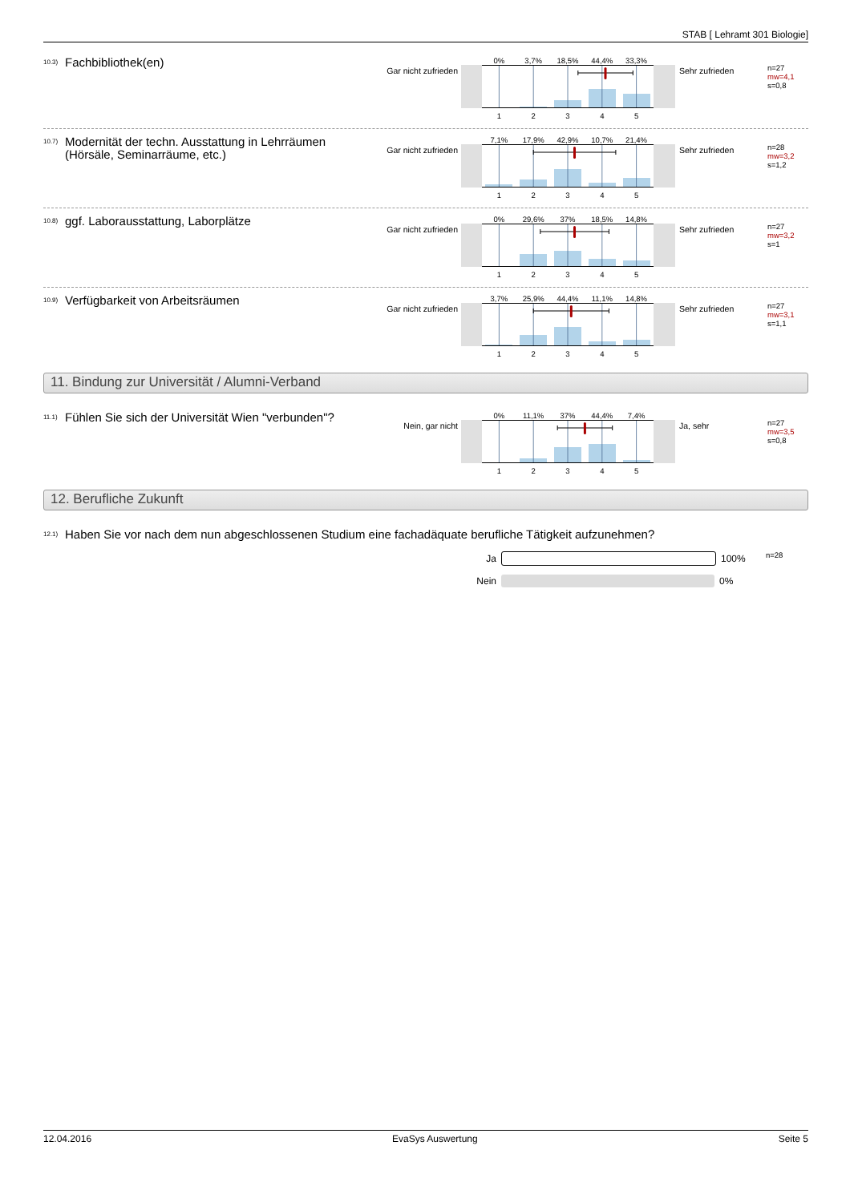STAB [ Lehramt 301 Biologie]
<sup>10.3)</sup> Fachbibliothek(en)
Gar nicht zufrieden
0% 3,7% 18,5% 44,4% 33,3%
1 2 3 4 5
Sehr zufrieden
n=27
mw=4,1
s=0,8
<sup>10.7)</sup> Modernität der techn. Ausstattung in Lehrräumen (Hörsäle, Seminarräume, etc.)
Gar nicht zufrieden
7,1% 17,9% 42,9% 10,7% 21,4%
1 2 3 4 5
Sehr zufrieden
n=28
mw=3,2
s=1,2
<sup>10.8)</sup> ggf. Laborausstattung, Laborplätze
Gar nicht zufrieden
0% 29,6% 37% 18,5% 14,8%
1 2 3 4 5
Sehr zufrieden
n=27
mw=3,2
s=1
<sup>10.9)</sup> Verfügbarkeit von Arbeitsräumen
Gar nicht zufrieden
3,7% 25,9% 44,4% 11,1% 14,8%
1 2 3 4 5
Sehr zufrieden
n=27
mw=3,1
s=1,1
11. Bindung zur Universität / Alumni-Verband
<sup>11.1)</sup> Fühlen Sie sich der Universität Wien "verbunden"?
Nein, gar nicht
0% 11,1% 37% 44,4% 7,4%
1 2 3 4 5
Ja, sehr
n=27
mw=3,5
s=0,8
12. Berufliche Zukunft
<sup>12.1)</sup> Haben Sie vor nach dem nun abgeschlossenen Studium eine fachadäquate berufliche Tätigkeit aufzunehmen?
Ja 100%
Nein 0%
n=28
12.04.2016 EvaSys Auswertung Seite 5